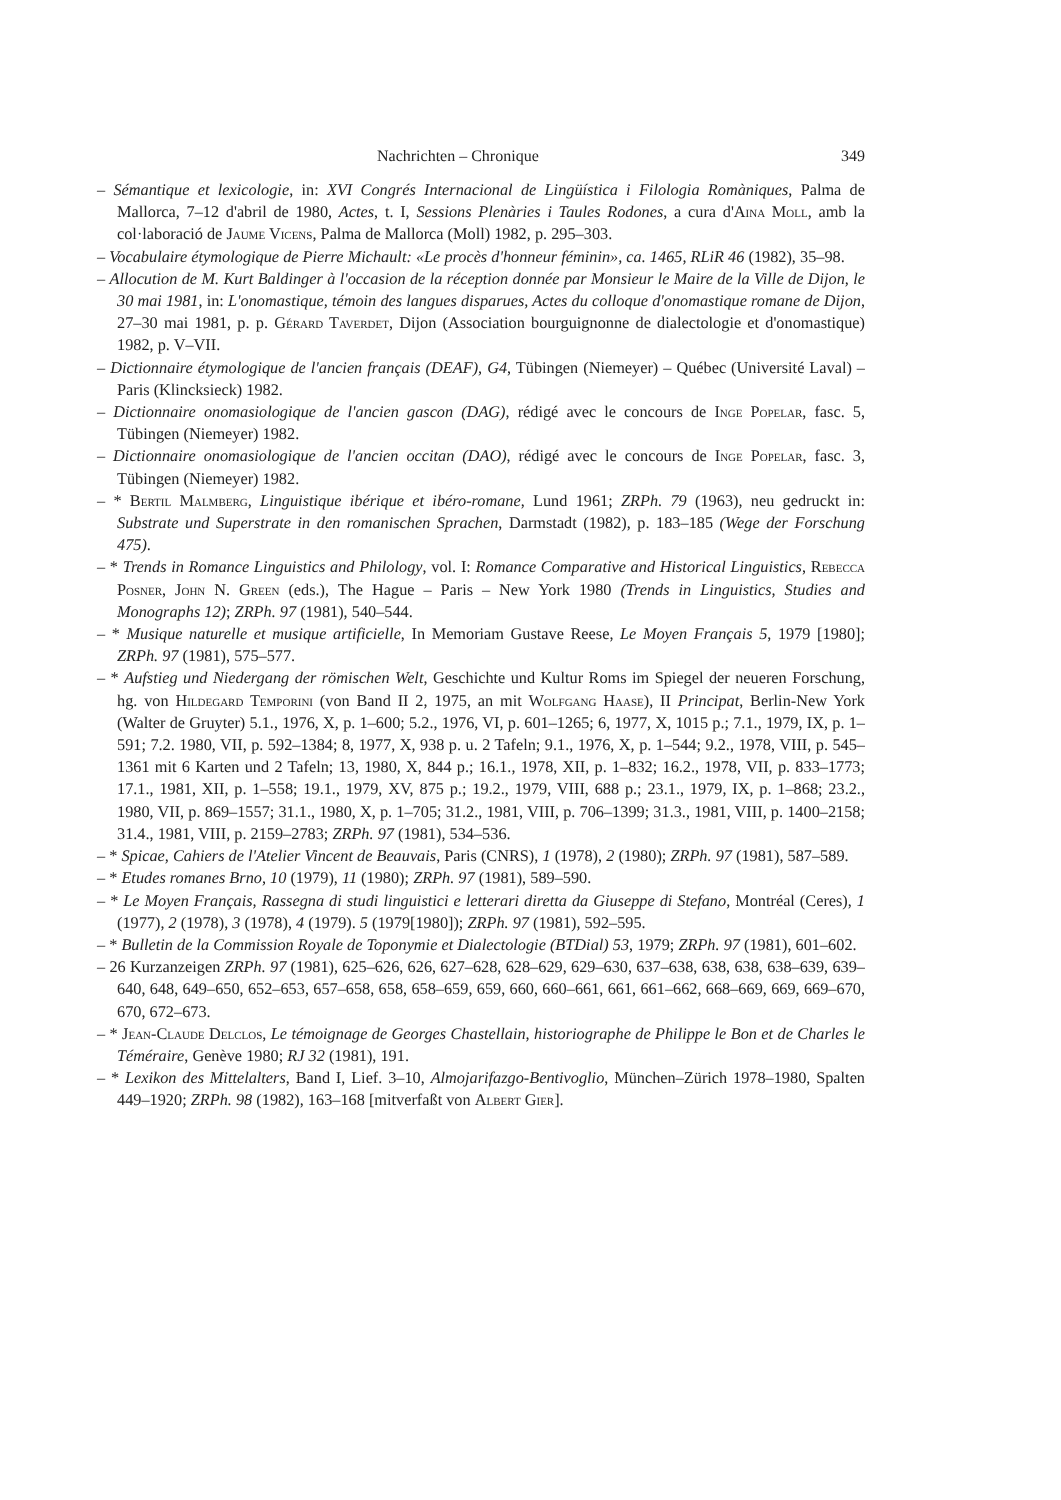Nachrichten – Chronique 349
– Sémantique et lexicologie, in: XVI Congrés Internacional de Lingüística i Filologia Romàniques, Palma de Mallorca, 7–12 d'abril de 1980, Actes, t. I, Sessions Plenàries i Taules Rodones, a cura d'Aina Moll, amb la col·laboració de Jaume Vicens, Palma de Mallorca (Moll) 1982, p. 295–303.
– Vocabulaire étymologique de Pierre Michault: «Le procès d'honneur féminin», ca. 1465, RLiR 46 (1982), 35–98.
– Allocution de M. Kurt Baldinger à l'occasion de la réception donnée par Monsieur le Maire de la Ville de Dijon, le 30 mai 1981, in: L'onomastique, témoin des langues disparues, Actes du colloque d'onomastique romane de Dijon, 27–30 mai 1981, p. p. Gérard Taverdet, Dijon (Association bourguignonne de dialectologie et d'onomastique) 1982, p. V–VII.
– Dictionnaire étymologique de l'ancien français (DEAF), G4, Tübingen (Niemeyer) – Québec (Université Laval) – Paris (Klincksieck) 1982.
– Dictionnaire onomasiologique de l'ancien gascon (DAG), rédigé avec le concours de Inge Popelar, fasc. 5, Tübingen (Niemeyer) 1982.
– Dictionnaire onomasiologique de l'ancien occitan (DAO), rédigé avec le concours de Inge Popelar, fasc. 3, Tübingen (Niemeyer) 1982.
– * Bertil Malmberg, Linguistique ibérique et ibéro-romane, Lund 1961; ZRPh. 79 (1963), neu gedruckt in: Substrate und Superstrate in den romanischen Sprachen, Darmstadt (1982), p. 183–185 (Wege der Forschung 475).
– * Trends in Romance Linguistics and Philology, vol. I: Romance Comparative and Historical Linguistics, Rebecca Posner, John N. Green (eds.), The Hague – Paris – New York 1980 (Trends in Linguistics, Studies and Monographs 12); ZRPh. 97 (1981), 540–544.
– * Musique naturelle et musique artificielle, In Memoriam Gustave Reese, Le Moyen Français 5, 1979 [1980]; ZRPh. 97 (1981), 575–577.
– * Aufstieg und Niedergang der römischen Welt, Geschichte und Kultur Roms im Spiegel der neueren Forschung, hg. von Hildegard Temporini (von Band II 2, 1975, an mit Wolfgang Haase), II Principat, Berlin-New York (Walter de Gruyter) 5.1., 1976, X, p. 1–600; 5.2., 1976, VI, p. 601–1265; 6, 1977, X, 1015 p.; 7.1., 1979, IX, p. 1–591; 7.2. 1980, VII, p. 592–1384; 8, 1977, X, 938 p. u. 2 Tafeln; 9.1., 1976, X, p. 1–544; 9.2., 1978, VIII, p. 545–1361 mit 6 Karten und 2 Tafeln; 13, 1980, X, 844 p.; 16.1., 1978, XII, p. 1–832; 16.2., 1978, VII, p. 833–1773; 17.1., 1981, XII, p. 1–558; 19.1., 1979, XV, 875 p.; 19.2., 1979, VIII, 688 p.; 23.1., 1979, IX, p. 1–868; 23.2., 1980, VII, p. 869–1557; 31.1., 1980, X, p. 1–705; 31.2., 1981, VIII, p. 706–1399; 31.3., 1981, VIII, p. 1400–2158; 31.4., 1981, VIII, p. 2159–2783; ZRPh. 97 (1981), 534–536.
– * Spicae, Cahiers de l'Atelier Vincent de Beauvais, Paris (CNRS), 1 (1978), 2 (1980); ZRPh. 97 (1981), 587–589.
– * Etudes romanes Brno, 10 (1979), 11 (1980); ZRPh. 97 (1981), 589–590.
– * Le Moyen Français, Rassegna di studi linguistici e letterari diretta da Giuseppe di Stefano, Montréal (Ceres), 1 (1977), 2 (1978), 3 (1978), 4 (1979). 5 (1979[1980]); ZRPh. 97 (1981), 592–595.
– * Bulletin de la Commission Royale de Toponymie et Dialectologie (BTDial) 53, 1979; ZRPh. 97 (1981), 601–602.
– 26 Kurzanzeigen ZRPh. 97 (1981), 625–626, 626, 627–628, 628–629, 629–630, 637–638, 638, 638, 638–639, 639–640, 648, 649–650, 652–653, 657–658, 658, 658–659, 659, 660, 660–661, 661, 661–662, 668–669, 669, 669–670, 670, 672–673.
– * Jean-Claude Delclos, Le témoignage de Georges Chastellain, historiographe de Philippe le Bon et de Charles le Téméraire, Genève 1980; RJ 32 (1981), 191.
– * Lexikon des Mittelalters, Band I, Lief. 3–10, Almojarifazgo-Bentivoglio, München–Zürich 1978–1980, Spalten 449–1920; ZRPh. 98 (1982), 163–168 [mitverfaßt von Albert Gier].